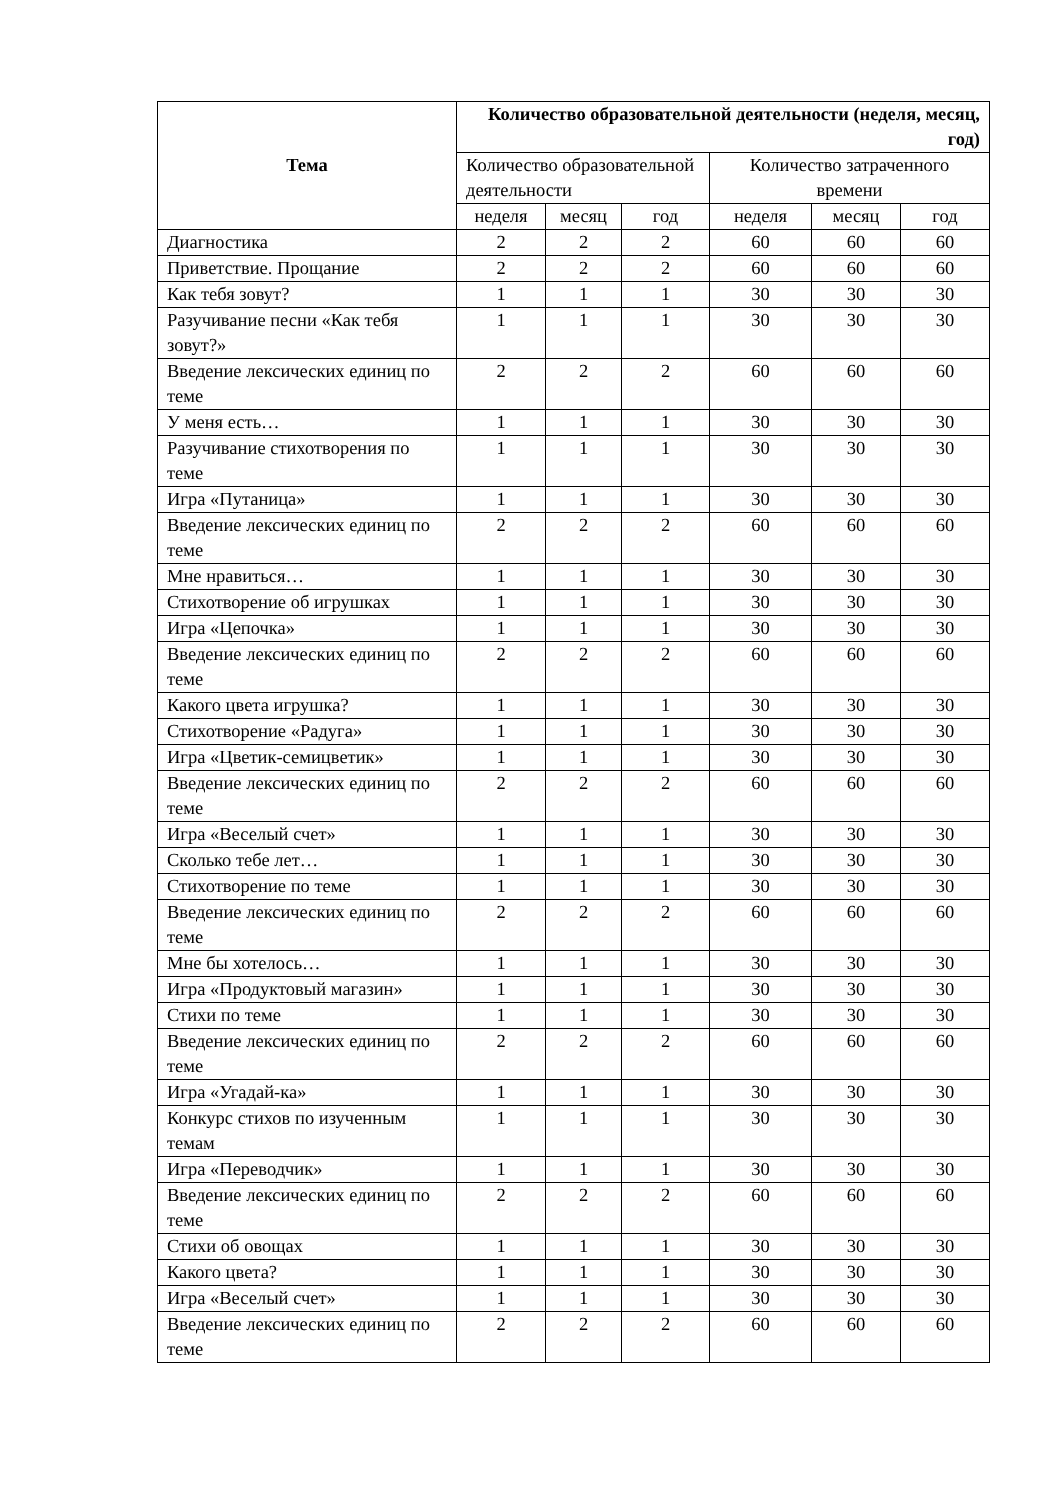| Тема | Количество образовательной деятельности (неделя, месяц, год) | | | | | |
| --- | --- | --- | --- | --- | --- | --- |
| | Количество образовательной деятельности | | | Количество затраченного времени | | |
| | неделя | месяц | год | неделя | месяц | год |
| Диагностика | 2 | 2 | 2 | 60 | 60 | 60 |
| Приветствие. Прощание | 2 | 2 | 2 | 60 | 60 | 60 |
| Как тебя зовут? | 1 | 1 | 1 | 30 | 30 | 30 |
| Разучивание песни «Как тебя зовут?» | 1 | 1 | 1 | 30 | 30 | 30 |
| Введение лексических единиц по теме | 2 | 2 | 2 | 60 | 60 | 60 |
| У меня есть… | 1 | 1 | 1 | 30 | 30 | 30 |
| Разучивание стихотворения по теме | 1 | 1 | 1 | 30 | 30 | 30 |
| Игра «Путаница» | 1 | 1 | 1 | 30 | 30 | 30 |
| Введение лексических единиц по теме | 2 | 2 | 2 | 60 | 60 | 60 |
| Мне нравиться… | 1 | 1 | 1 | 30 | 30 | 30 |
| Стихотворение об игрушках | 1 | 1 | 1 | 30 | 30 | 30 |
| Игра «Цепочка» | 1 | 1 | 1 | 30 | 30 | 30 |
| Введение лексических единиц по теме | 2 | 2 | 2 | 60 | 60 | 60 |
| Какого цвета игрушка? | 1 | 1 | 1 | 30 | 30 | 30 |
| Стихотворение «Радуга» | 1 | 1 | 1 | 30 | 30 | 30 |
| Игра «Цветик-семицветик» | 1 | 1 | 1 | 30 | 30 | 30 |
| Введение лексических единиц по теме | 2 | 2 | 2 | 60 | 60 | 60 |
| Игра «Веселый счет» | 1 | 1 | 1 | 30 | 30 | 30 |
| Сколько тебе лет… | 1 | 1 | 1 | 30 | 30 | 30 |
| Стихотворение по теме | 1 | 1 | 1 | 30 | 30 | 30 |
| Введение лексических единиц по теме | 2 | 2 | 2 | 60 | 60 | 60 |
| Мне бы хотелось… | 1 | 1 | 1 | 30 | 30 | 30 |
| Игра «Продуктовый магазин» | 1 | 1 | 1 | 30 | 30 | 30 |
| Стихи по теме | 1 | 1 | 1 | 30 | 30 | 30 |
| Введение лексических единиц по теме | 2 | 2 | 2 | 60 | 60 | 60 |
| Игра «Угадай-ка» | 1 | 1 | 1 | 30 | 30 | 30 |
| Конкурс стихов по изученным темам | 1 | 1 | 1 | 30 | 30 | 30 |
| Игра «Переводчик» | 1 | 1 | 1 | 30 | 30 | 30 |
| Введение лексических единиц по теме | 2 | 2 | 2 | 60 | 60 | 60 |
| Стихи об овощах | 1 | 1 | 1 | 30 | 30 | 30 |
| Какого цвета? | 1 | 1 | 1 | 30 | 30 | 30 |
| Игра «Веселый счет» | 1 | 1 | 1 | 30 | 30 | 30 |
| Введение лексических единиц по теме | 2 | 2 | 2 | 60 | 60 | 60 |